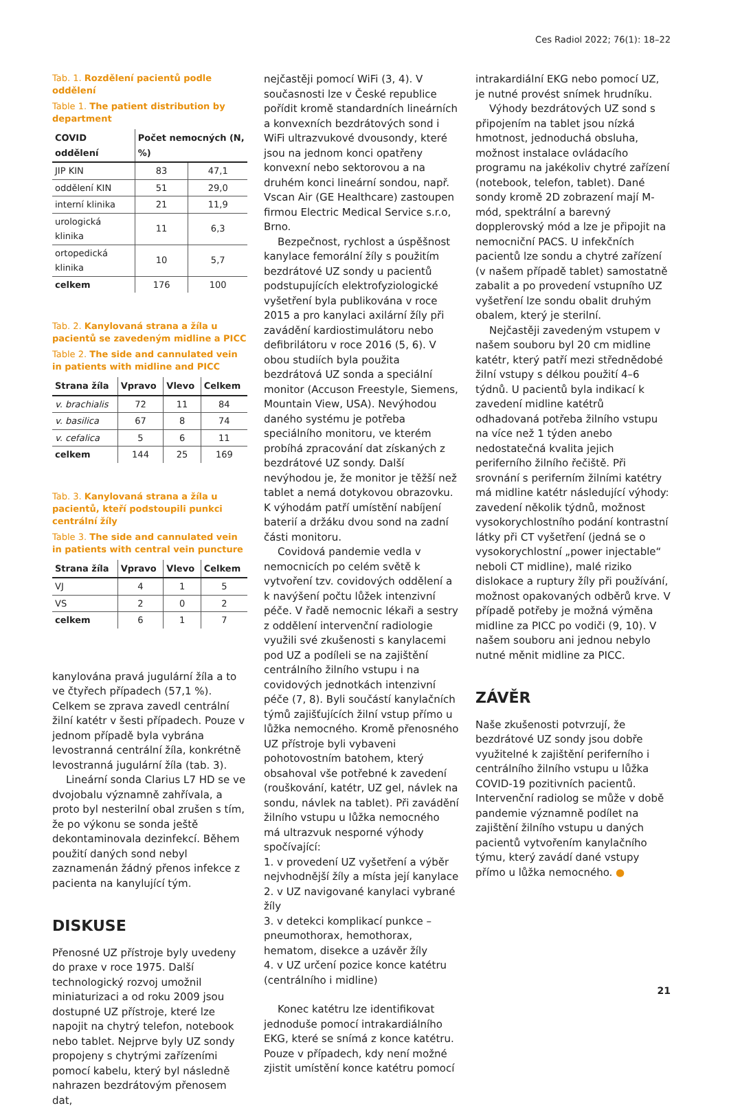Ces Radiol 2022; 76(1): 18–22
Tab. 1. Rozdělení pacientů podle oddělení
Table 1. The patient distribution by department
| COVID oddělení | Počet nemocných (N, %) | |
| --- | --- | --- |
| JIP KIN | 83 | 47,1 |
| oddělení KIN | 51 | 29,0 |
| interní klinika | 21 | 11,9 |
| urologická klinika | 11 | 6,3 |
| ortopedická klinika | 10 | 5,7 |
| celkem | 176 | 100 |
Tab. 2. Kanylovaná strana a žíla u pacientů se zavedeným midline a PICC
Table 2. The side and cannulated vein in patients with midline and PICC
| Strana žíla | Vpravo | Vlevo | Celkem |
| --- | --- | --- | --- |
| v. brachialis | 72 | 11 | 84 |
| v. basilica | 67 | 8 | 74 |
| v. cefalica | 5 | 6 | 11 |
| celkem | 144 | 25 | 169 |
Tab. 3. Kanylovaná strana a žíla u pacientů, kteří podstoupili punkci centrální žíly
Table 3. The side and cannulated vein in patients with central vein puncture
| Strana žíla | Vpravo | Vlevo | Celkem |
| --- | --- | --- | --- |
| VJ | 4 | 1 | 5 |
| VS | 2 | 0 | 2 |
| celkem | 6 | 1 | 7 |
kanylována pravá jugulární žíla a to ve čtyřech případech (57,1 %). Celkem se zprava zavedl centrální žilní katétr v šesti případech. Pouze v jednom případě byla vybrána levostranná centrální žíla, konkrétně levostranná jugulární žíla (tab. 3).
Lineární sonda Clarius L7 HD se ve dvojobalu významně zahřívala, a proto byl nesterilní obal zrušen s tím, že po výkonu se sonda ještě dekontaminovala dezinfekcí. Během použití daných sond nebyl zaznamenán žádný přenos infekce z pacienta na kanylující tým.
DISKUSE
Přenosné UZ přístroje byly uvedeny do praxe v roce 1975. Další technologický rozvoj umožnil miniaturizaci a od roku 2009 jsou dostupné UZ přístroje, které lze napojit na chytrý telefon, notebook nebo tablet. Nejprve byly UZ sondy propojeny s chytrými zařízeními pomocí kabelu, který byl následně nahrazen bezdrátovým přenosem dat,
nejčastěji pomocí WiFi (3, 4). V současnosti lze v České republice pořídit kromě standardních lineárních a konvexních bezdrátových sond i WiFi ultrazvukové dvousondy, které jsou na jednom konci opatřeny konvexní nebo sektorovou a na druhém konci lineární sondou, např. Vscan Air (GE Healthcare) zastoupen firmou Electric Medical Service s.r.o, Brno.
Bezpečnost, rychlost a úspěšnost kanylace femorální žíly s použitím bezdrátové UZ sondy u pacientů podstupujících elektrofyziologické vyšetření byla publikována v roce 2015 a pro kanylaci axilární žíly při zavádění kardiostimulátoru nebo defibrilátoru v roce 2016 (5, 6). V obou studiích byla použita bezdrátová UZ sonda a speciální monitor (Accuson Freestyle, Siemens, Mountain View, USA). Nevýhodou daného systému je potřeba speciálního monitoru, ve kterém probíhá zpracování dat získaných z bezdrátové UZ sondy. Další nevýhodou je, že monitor je těžší než tablet a nemá dotykovou obrazovku. K výhodám patří umístění nabíjení baterií a držáku dvou sond na zadní části monitoru.
Covidová pandemie vedla v nemocnicích po celém světě k vytvoření tzv. covidových oddělení a k navýšení počtu lůžek intenzivní péče. V řadě nemocnic lékaři a sestry z oddělení intervenční radiologie využili své zkušenosti s kanylacemi pod UZ a podíleli se na zajištění centrálního žilního vstupu i na covidových jednotkách intenzivní péče (7, 8). Byli součástí kanylačních týmů zajišťujících žilní vstup přímo u lůžka nemocného. Kromě přenosného UZ přístroje byli vybaveni pohotovostním batohem, který obsahoval vše potřebné k zavedení (rouškování, katétr, UZ gel, návlek na sondu, návlek na tablet). Při zavádění žilního vstupu u lůžka nemocného má ultrazvuk nesporné výhody spočívající:
1. v provedení UZ vyšetření a výběr nejvhodnější žíly a místa její kanylace
2. v UZ navigované kanylaci vybrané žíly
3. v detekci komplikací punkce – pneumothorax, hemothorax, hematom, disekce a uzávěr žíly
4. v UZ určení pozice konce katétru (centrálního i midline)
Konec katétru lze identifikovat jednoduše pomocí intrakardiálního EKG, které se snímá z konce katétru. Pouze v případech, kdy není možné zjistit umístění konce katétru pomocí
intrakardiální EKG nebo pomocí UZ, je nutné provést snímek hrudníku.
Výhody bezdrátových UZ sond s připojením na tablet jsou nízká hmotnost, jednoduchá obsluha, možnost instalace ovládacího programu na jakékoliv chytré zařízení (notebook, telefon, tablet). Dané sondy kromě 2D zobrazení mají M-mód, spektrální a barevný dopplerovský mód a lze je připojit na nemocniční PACS. U infekčních pacientů lze sondu a chytré zařízení (v našem případě tablet) samostatně zabalit a po provedení vstupního UZ vyšetření lze sondu obalit druhým obalem, který je sterilní.
Nejčastěji zavedeným vstupem v našem souboru byl 20 cm midline katétr, který patří mezi střednědobé žilní vstupy s délkou použití 4–6 týdnů. U pacientů byla indikací k zavedení midline katétrů odhadovaná potřeba žilního vstupu na více než 1 týden anebo nedostatečná kvalita jejich periferního žilního řečiště. Při srovnání s periferním žilními katétry má midline katétr následující výhody: zavedení několik týdnů, možnost vysokorychlostního podání kontrastní látky při CT vyšetření (jedná se o vysokorychlostní „power injectable“ neboli CT midline), malé riziko dislokace a ruptury žíly při používání, možnost opakovaných odběrů krve. V případě potřeby je možná výměna midline za PICC po vodiči (9, 10). V našem souboru ani jednou nebylo nutné měnit midline za PICC.
ZÁVĚR
Naše zkušenosti potvrzují, že bezdrátové UZ sondy jsou dobře využitelné k zajištění periferního i centrálního žilního vstupu u lůžka COVID-19 pozitivních pacientů. Intervenční radiolog se může v době pandemie významně podílet na zajištění žilního vstupu u daných pacientů vytvořením kanylačního týmu, který zavádí dané vstupy přímo u lůžka nemocného. ●
21